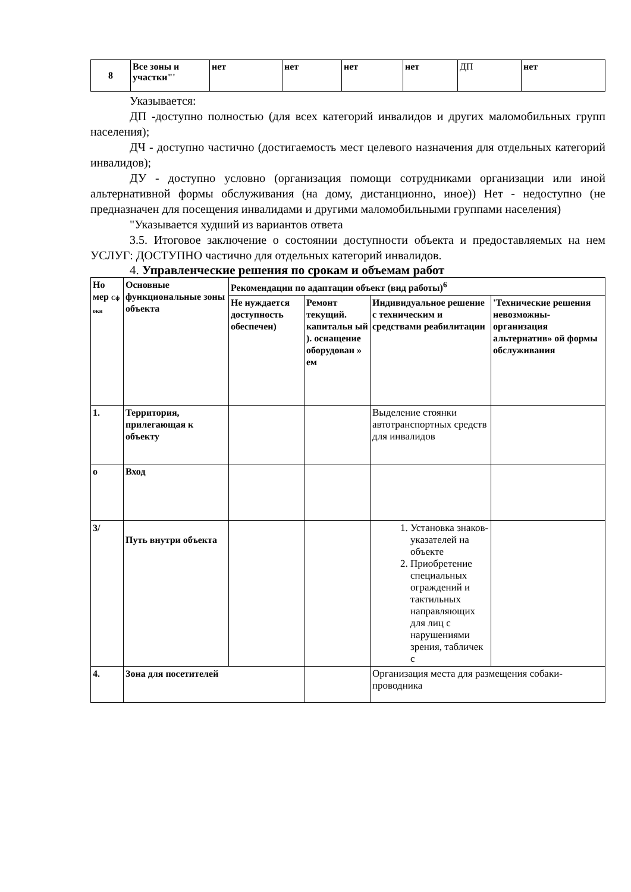| 8 | Все зоны и участки"' | нет | нет | нет | нет | ДП | нет |
Указывается:
ДП -доступно полностью (для всех категорий инвалидов и других маломобильных групп населения);
ДЧ - доступно частично (достигаемость мест целевого назначения для отдельных категорий инвалидов);
ДУ - доступно условно (организация помощи сотрудниками организации или иной альтернативной формы обслуживания (на дому, дистанционно, иное)) Нет - недоступно (не предназначен для посещения инвалидами и другими маломобильными группами населения)
"Указывается худший из вариантов ответа
3.5. Итоговое заключение о состоянии доступности объекта и предоставляемых на нем УСЛУГ: ДОСТУПНО частично для отдельных категорий инвалидов.
4. Управленческие решения по срокам и объемам работ
| Но мер Сф оки | Основные функциональные зоны объекта | Рекомендации по адаптации объект (вид работы)<sup>6</sup> | | | |
| --- | --- | --- | --- | --- | --- |
| | | Не нуждается доступность обеспечен) | Ремонт текущий. капитальн ый ). оснащение оборудован » ем | Индивидуальное решение с техническим и средствами реабилитации | 'Технические решения невозможны- организация альтернатив» ой формы обслуживания |
| 1. | Территория, прилегающая к объекту | | | Выделение стоянки автотранспортных средств для инвалидов | |
| о | Вход | | | | |
| 3/ | Путь внутри объекта | | | 1. Установка знаков-указателей на объекте 2. Приобретение специальных ограждений и тактильных направляющих для лиц с нарушениями зрения, табличек с | |
| 4. | Зона для посетителей | | | Организация места для размещения собаки- проводника | |